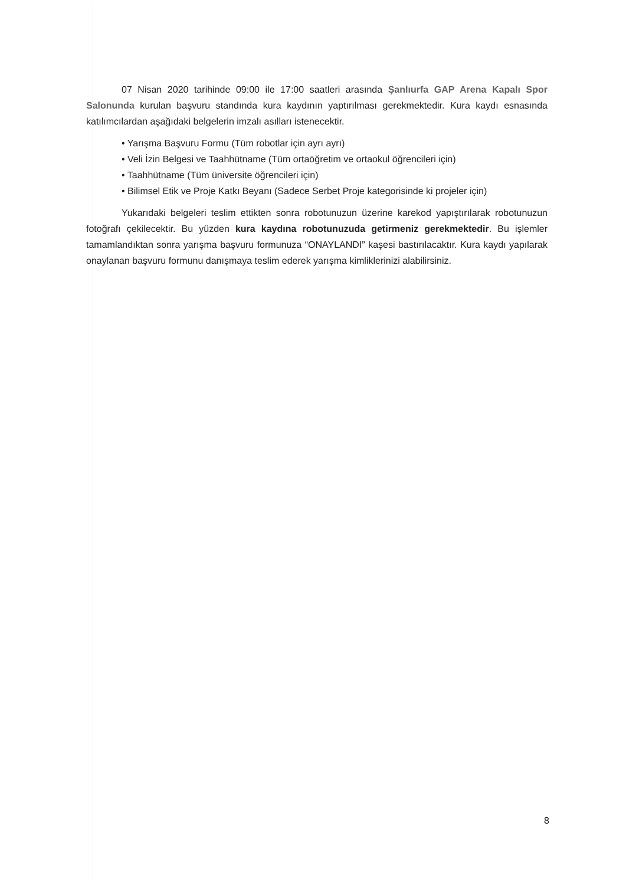07 Nisan 2020 tarihinde 09:00 ile 17:00 saatleri arasında Şanlıurfa GAP Arena Kapalı Spor Salonunda kurulan başvuru standında kura kaydının yaptırılması gerekmektedir. Kura kaydı esnasında katılımcılardan aşağıdaki belgelerin imzalı asılları istenecektir.
• Yarışma Başvuru Formu (Tüm robotlar için ayrı ayrı)
• Veli İzin Belgesi ve Taahhütname (Tüm ortaöğretim ve ortaokul öğrencileri için)
• Taahhütname (Tüm üniversite öğrencileri için)
• Bilimsel Etik ve Proje Katkı Beyanı (Sadece Serbet Proje kategorisinde ki projeler için)
Yukarıdaki belgeleri teslim ettikten sonra robotunuzun üzerine karekod yapıştırılarak robotunuzun fotoğrafı çekilecektir. Bu yüzden kura kaydına robotunuzuda getirmeniz gerekmektedir. Bu işlemler tamamlandıktan sonra yarışma başvuru formunuza “ONAYLANDI” kaşesi bastırılacaktır. Kura kaydı yapılarak onaylanan başvuru formunu danışmaya teslim ederek yarışma kimliklerinizi alabilirsiniz.
8